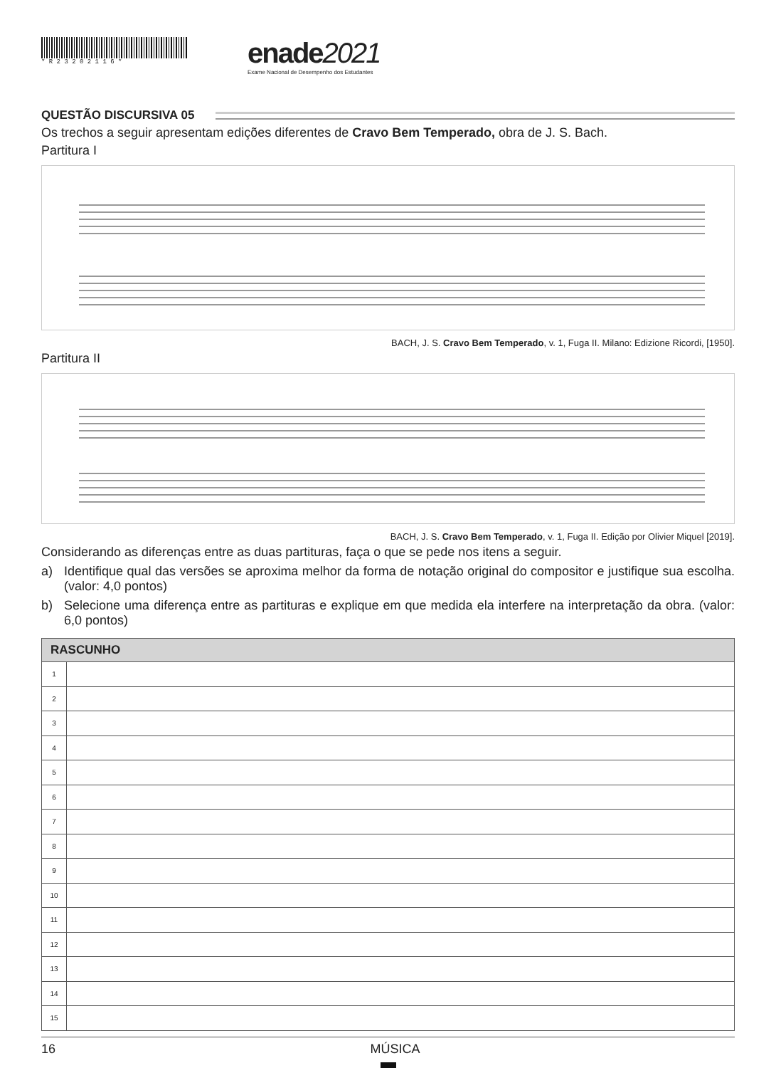* R 2 3 2 0 2 1 1 6 *
enade2021
Exame Nacional de Desempenho dos Estudantes
QUESTÃO DISCURSIVA 05
Os trechos a seguir apresentam edições diferentes de Cravo Bem Temperado, obra de J. S. Bach.
Partitura I
BACH, J. S. Cravo Bem Temperado, v. 1, Fuga II. Milano: Edizione Ricordi, [1950].
Partitura II
BACH, J. S. Cravo Bem Temperado, v. 1, Fuga II. Edição por Olivier Miquel [2019].
Considerando as diferenças entre as duas partituras, faça o que se pede nos itens a seguir.
a) Identifique qual das versões se aproxima melhor da forma de notação original do compositor e justifique sua escolha. (valor: 4,0 pontos)
b) Selecione uma diferença entre as partituras e explique em que medida ela interfere na interpretação da obra. (valor: 6,0 pontos)
| RASCUNHO | |
| --- | --- |
| 1 | |
| 2 | |
| 3 | |
| 4 | |
| 5 | |
| 6 | |
| 7 | |
| 8 | |
| 9 | |
| 10 | |
| 11 | |
| 12 | |
| 13 | |
| 14 | |
| 15 | |
16 MÚSICA